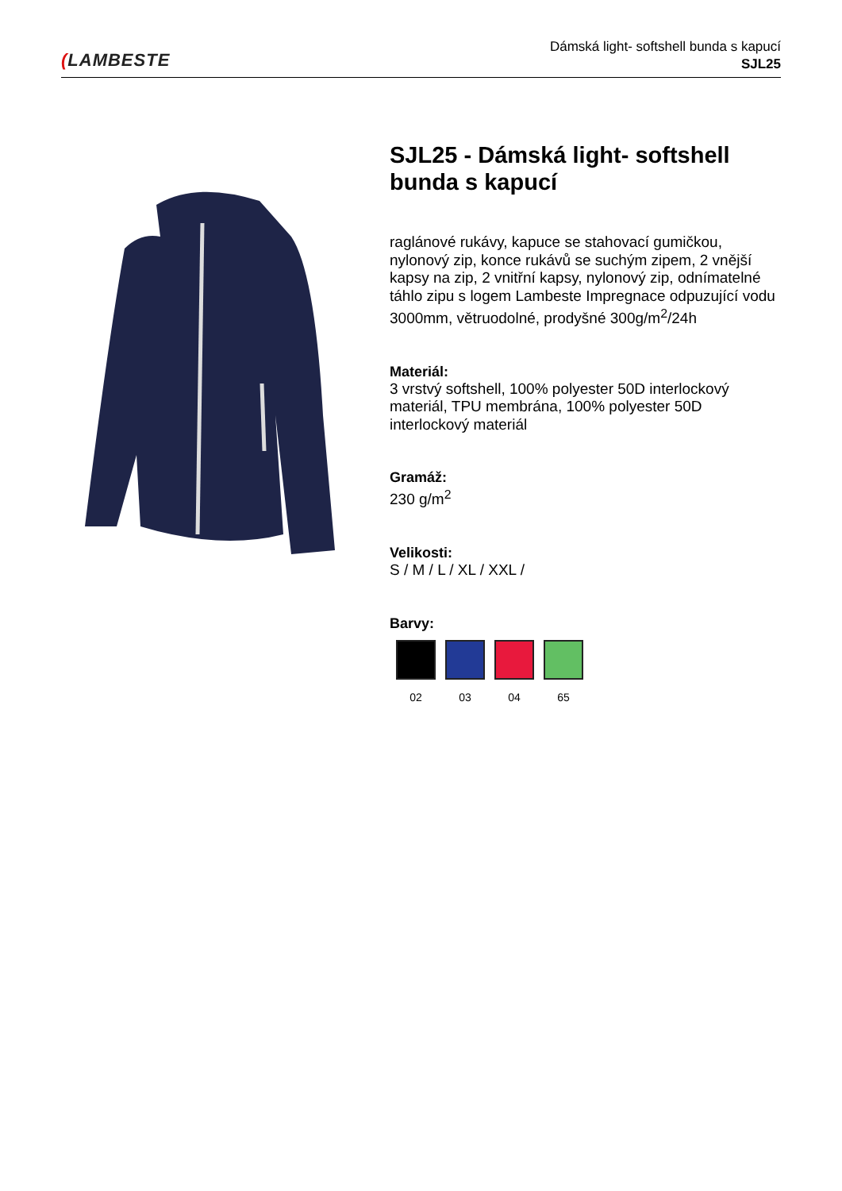(LAMBESTE
Dámská light- softshell bunda s kapucí
SJL25
SJL25 - Dámská light- softshell bunda s kapucí
raglánové rukávy, kapuce se stahovací gumičkou, nylonový zip, konce rukávů se suchým zipem, 2 vnější kapsy na zip, 2 vnitřní kapsy, nylonový zip, odnímatelné táhlo zipu s logem Lambeste Impregnace odpuzující vodu 3000mm, větruodolné, prodyšné 300g/m<sup>2</sup>/24h
Materiál:
3 vrstvý softshell, 100% polyester 50D interlockový materiál, TPU membrána, 100% polyester 50D interlockový materiál
Gramáž:
230 g/m<sup>2</sup>
Velikosti:
S / M / L / XL / XXL /
Barvy:
02 03 04 65